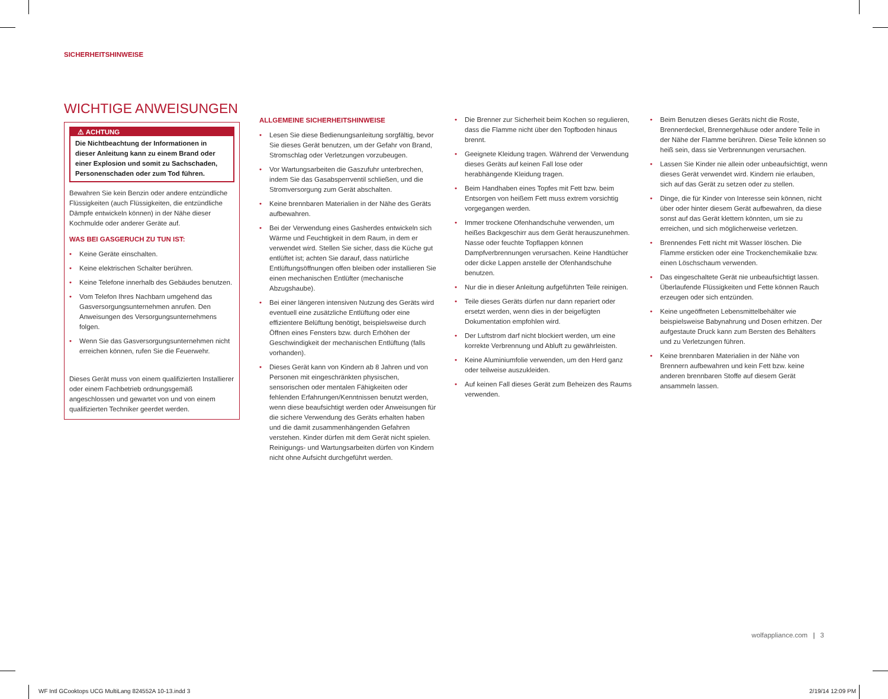SICHERHEITSHINWEISE
WICHTIGE ANWEISUNGEN
⚠ ACHTUNG
Die Nichtbeachtung der Informationen in dieser Anleitung kann zu einem Brand oder einer Explosion und somit zu Sachschaden, Personenschaden oder zum Tod führen.
Bewahren Sie kein Benzin oder andere entzündliche Flüssigkeiten (auch Flüssigkeiten, die entzündliche Dämpfe entwickeln können) in der Nähe dieser Kochmulde oder anderer Geräte auf.
WAS BEI GASGERUCH ZU TUN IST:
• Keine Geräte einschalten.
• Keine elektrischen Schalter berühren.
• Keine Telefone innerhalb des Gebäudes benutzen.
• Vom Telefon Ihres Nachbarn umgehend das Gasversorgungsunternehmen anrufen. Den Anweisungen des Versorgungsunternehmens folgen.
• Wenn Sie das Gasversorgungsunternehmen nicht erreichen können, rufen Sie die Feuerwehr.
Dieses Gerät muss von einem qualifizierten Installierer oder einem Fachbetrieb ordnungsgemäß angeschlossen und gewartet von und von einem qualifizierten Techniker geerdet werden.
ALLGEMEINE SICHERHEITSHINWEISE
• Lesen Sie diese Bedienungsanleitung sorgfältig, bevor Sie dieses Gerät benutzen, um der Gefahr von Brand, Stromschlag oder Verletzungen vorzubeugen.
• Vor Wartungsarbeiten die Gaszufuhr unterbrechen, indem Sie das Gasabsperrventil schließen, und die Stromversorgung zum Gerät abschalten.
• Keine brennbaren Materialien in der Nähe des Geräts aufbewahren.
• Bei der Verwendung eines Gasherdes entwickeln sich Wärme und Feuchtigkeit in dem Raum, in dem er verwendet wird. Stellen Sie sicher, dass die Küche gut entlüftet ist; achten Sie darauf, dass natürliche Entlüftungsöffnungen offen bleiben oder installieren Sie einen mechanischen Entlüfter (mechanische Abzugshaube).
• Bei einer längeren intensiven Nutzung des Geräts wird eventuell eine zusätzliche Entlüftung oder eine effizientere Belüftung benötigt, beispielsweise durch Öffnen eines Fensters bzw. durch Erhöhen der Geschwindigkeit der mechanischen Entlüftung (falls vorhanden).
• Dieses Gerät kann von Kindern ab 8 Jahren und von Personen mit eingeschränkten physischen, sensorischen oder mentalen Fähigkeiten oder fehlenden Erfahrungen/Kenntnissen benutzt werden, wenn diese beaufsichtigt werden oder Anweisungen für die sichere Verwendung des Geräts erhalten haben und die damit zusammenhängenden Gefahren verstehen. Kinder dürfen mit dem Gerät nicht spielen. Reinigungs- und Wartungsarbeiten dürfen von Kindern nicht ohne Aufsicht durchgeführt werden.
• Die Brenner zur Sicherheit beim Kochen so regulieren, dass die Flamme nicht über den Topfboden hinaus brennt.
• Geeignete Kleidung tragen. Während der Verwendung dieses Geräts auf keinen Fall lose oder herabhängende Kleidung tragen.
• Beim Handhaben eines Topfes mit Fett bzw. beim Entsorgen von heißem Fett muss extrem vorsichtig vorgegangen werden.
• Immer trockene Ofenhandschuhe verwenden, um heißes Backgeschirr aus dem Gerät herauszunehmen. Nasse oder feuchte Topflappen können Dampfverbrennungen verursachen. Keine Handtücher oder dicke Lappen anstelle der Ofenhandschuhe benutzen.
• Nur die in dieser Anleitung aufgeführten Teile reinigen.
• Teile dieses Geräts dürfen nur dann repariert oder ersetzt werden, wenn dies in der beigefügten Dokumentation empfohlen wird.
• Der Luftstrom darf nicht blockiert werden, um eine korrekte Verbrennung und Abluft zu gewährleisten.
• Keine Aluminiumfolie verwenden, um den Herd ganz oder teilweise auszukleiden.
• Auf keinen Fall dieses Gerät zum Beheizen des Raums verwenden.
• Beim Benutzen dieses Geräts nicht die Roste, Brennerdeckel, Brennergehäuse oder andere Teile in der Nähe der Flamme berühren. Diese Teile können so heiß sein, dass sie Verbrennungen verursachen.
• Lassen Sie Kinder nie allein oder unbeaufsichtigt, wenn dieses Gerät verwendet wird. Kindern nie erlauben, sich auf das Gerät zu setzen oder zu stellen.
• Dinge, die für Kinder von Interesse sein können, nicht über oder hinter diesem Gerät aufbewahren, da diese sonst auf das Gerät klettern könnten, um sie zu erreichen, und sich möglicherweise verletzen.
• Brennendes Fett nicht mit Wasser löschen. Die Flamme ersticken oder eine Trockenchemikalie bzw. einen Löschschaum verwenden.
• Das eingeschaltete Gerät nie unbeaufsichtigt lassen. Überlaufende Flüssigkeiten und Fette können Rauch erzeugen oder sich entzünden.
• Keine ungeöffneten Lebensmittelbehälter wie beispielsweise Babynahrung und Dosen erhitzen. Der aufgestaute Druck kann zum Bersten des Behälters und zu Verletzungen führen.
• Keine brennbaren Materialien in der Nähe von Brennern aufbewahren und kein Fett bzw. keine anderen brennbaren Stoffe auf diesem Gerät ansammeln lassen.
wolfappliance.com | 3
WF Intl GCooktops UCG MultiLang 824552A 10-13.indd 3
2/19/14 12:09 PM